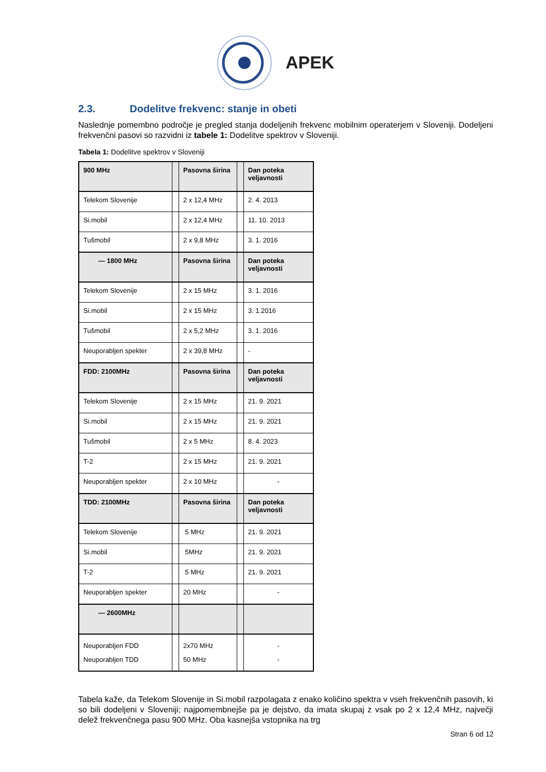APEK
2.3. Dodelitve frekvenc: stanje in obeti
Naslednje pomembno področje je pregled stanja dodeljenih frekvenc mobilnim operaterjem v Sloveniji. Dodeljeni frekvenčni pasovi so razvidni iz tabele 1: Dodelitve spektrov v Sloveniji.
Tabela 1: Dodelitve spektrov v Sloveniji
| 900 MHz | | Pasovna širina | | Dan poteka veljavnosti |
| Telekom Slovenije | | 2 x 12,4 MHz | | 2. 4. 2013 |
| Si.mobil | | 2 x 12,4 MHz | | 11. 10. 2013 |
| Tušmobil | | 2 x 9,8 MHz | | 3. 1. 2016 |
| — 1800 MHz | | Pasovna širina | | Dan poteka veljavnosti |
| Telekom Slovenije | | 2 x 15 MHz | | 3. 1. 2016 |
| Si.mobil | | 2 x 15 MHz | | 3. 1.2016 |
| Tušmobil | | 2 x 5,2 MHz | | 3. 1. 2016 |
| Neuporabljen spekter | | 2 x 39,8 MHz | | - |
| FDD: 2100MHz | | Pasovna širina | | Dan poteka veljavnosti |
| Telekom Slovenije | | 2 x 15 MHz | | 21. 9. 2021 |
| Si.mobil | | 2 x 15 MHz | | 21. 9. 2021 |
| Tušmobil | | 2 x 5 MHz | | 8. 4. 2023 |
| T-2 | | 2 x 15 MHz | | 21. 9. 2021 |
| Neuporabljen spekter | | 2 x 10 MHz | | - |
| TDD: 2100MHz | | Pasovna širina | | Dan poteka veljavnosti |
| Telekom Slovenije | | 5 MHz | | 21. 9. 2021 |
| Si.mobil | | 5MHz | | 21. 9. 2021 |
| T-2 | | 5 MHz | | 21. 9. 2021 |
| Neuporabljen spekter | | 20 MHz | | - |
| — 2600MHz | | | | |
| Neuporabljen FDD Neuporabljen TDD | | 2x70 MHz 50 MHz | | - - |
Tabela kaže, da Telekom Slovenije in Si.mobil razpolagata z enako količino spektra v vseh frekvenčnih pasovih, ki so bili dodeljeni v Sloveniji; najpomembnejše pa je dejstvo, da imata skupaj z vsak po 2 x 12,4 MHz, največji delež frekvenčnega pasu 900 MHz. Oba kasnejša vstopnika na trg
Stran 6 od 12